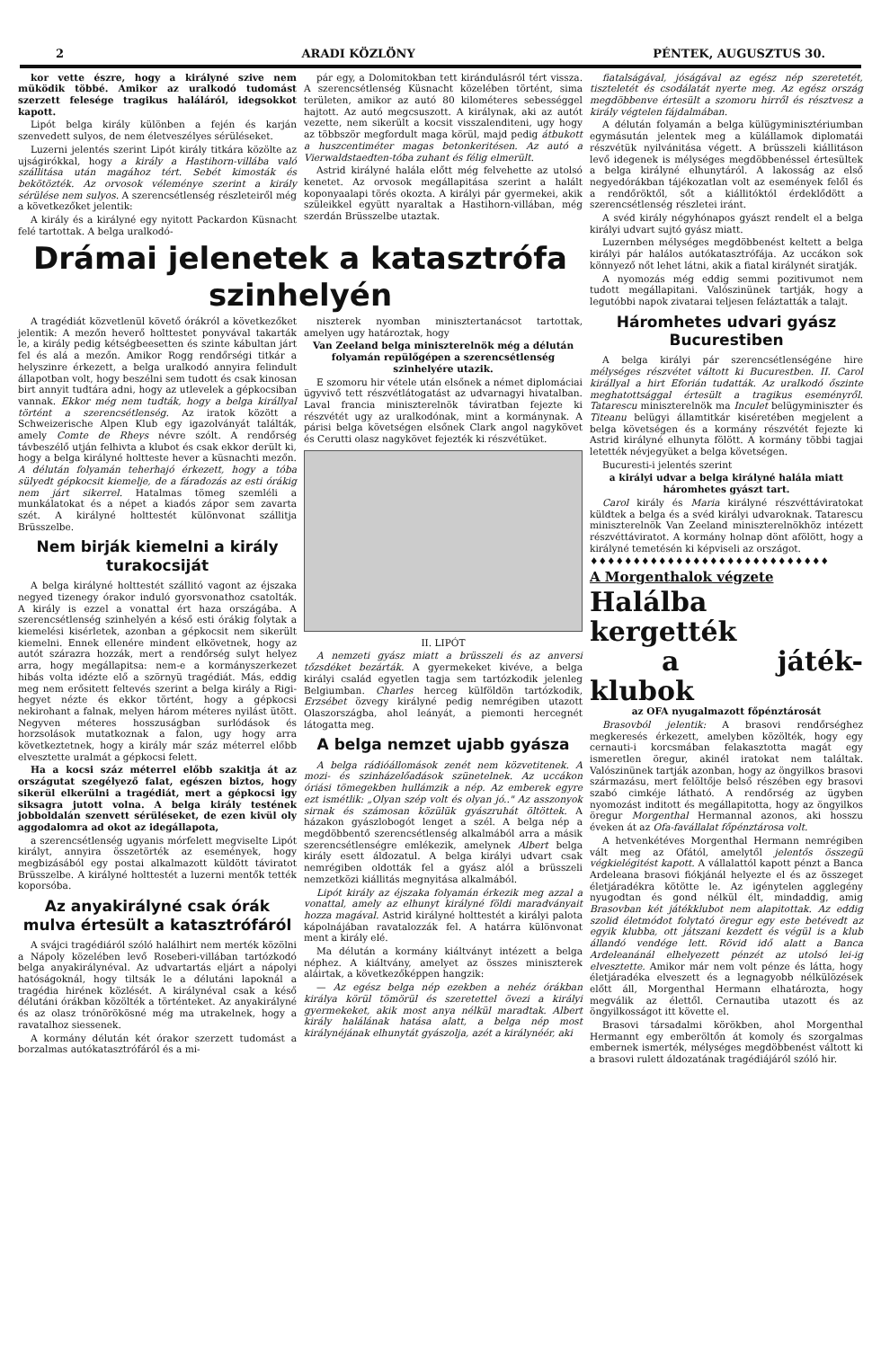2 ARADI KÖZLÖNY PÉNTEK, AUGUSZTUS 30.
kor vette észre, hogy a királyné szive nem müködik többé. Amikor az uralkodó tudomást szerzett felesége tragikus haláláról, idegsokkot kapott.
Lipót belga király különben a fején és karján szenvedett sulyos, de nem életveszélyes sérüléseket.
Luzerni jelentés szerint Lipót király titkára közölte az ujságirókkal, hogy a király a Hastihorn-villába való szállitása után magához tért. Sebét kimosták és bekötözték. Az orvosok véleménye szerint a király sérülése nem sulyos. A szerencsétlenség részleteiről még a következőket jelentik:
A király és a királyné egy nyitott Packardon Küsnacht felé tartottak. A belga uralkodó-
pár egy, a Dolomitokban tett kirándulásról tért vissza. A szerencsétlenség Küsnacht közelében történt, sima területen, amikor az autó 80 kilométeres sebességgel hajtott. Az autó megcsuszott. A királynak, aki az autót vezette, nem sikerült a kocsit visszalenditeni, ugy hogy az többször megfordult maga körül, majd pedig átbukott a huszcentiméter magas betonkeritésen. Az autó a Vierwaldstaedten-tóba zuhant és félig elmerült.
Astrid királyné halála előtt még felvehette az utolsó kenetet. Az orvosok megállapitása szerint a halált koponyaalapi törés okozta. A királyi pár gyermekei, akik szüleikkel együtt nyaraltak a Hastihorn-villában, még szerdán Brüsszelbe utaztak.
Drámai jelenetek a katasztrófa szinhelyén
A tragédiát közvetlenül követő órákról a következőket jelentik: A mezőn heverő holttestet ponyvával takarták le, a király pedig kétségbeesetten és szinte kábultan járt fel és alá a mezőn. Amikor Rogg rendőrségi titkár a helyszinre érkezett, a belga uralkodó annyira felindult állapotban volt, hogy beszélni sem tudott és csak kinosan birt annyit tudtára adni, hogy az utlevelek a gépkocsiban vannak. Ekkor még nem tudták, hogy a belga királlyal történt a szerencsétlenség. Az iratok között a Schweizerische Alpen Klub egy igazolványát találták, amely Comte de Rheys névre szólt. A rendőrség távbeszélő utján felhivta a klubot és csak ekkor derült ki, hogy a belga királyné holtteste hever a küsnachti mezőn. A délután folyamán teherhajó érkezett, hogy a tóba sülyedt gépkocsit kiemelje, de a fáradozás az esti órákig nem járt sikerrel. Hatalmas tömeg szemléli a munkálatokat és a népet a kiadós zápor sem zavarta szét. A királyné holttestét különvonat szállitja Brüsszelbe.
Nem birják kiemelni a király turakocsiját
A belga királyné holttestét szállitó vagont az éjszaka negyed tizenegy órakor induló gyorsvonathoz csatolták. A király is ezzel a vonattal ért haza országába. A szerencsétlenség szinhelyén a késő esti órákig folytak a kiemelési kisérletek, azonban a gépkocsit nem sikerült kiemelni. Ennek ellenére mindent elkövetnek, hogy az autót szárazra hozzák, mert a rendőrség sulyt helyez arra, hogy megállapitsa: nem-e a kormányszerkezet hibás volta idézte elő a szörnyü tragédiát. Más, eddig meg nem erősitett feltevés szerint a belga király a Rigi-hegyet nézte és ekkor történt, hogy a gépkocsi nekirohant a falnak, melyen három méteres nyilást ütött. Negyven méteres hosszuságban surlódások és horzsolások mutatkoznak a falon, ugy hogy arra következtetnek, hogy a király már száz méterrel előbb elvesztette uralmát a gépkocsi felett.
Ha a kocsi száz méterrel előbb szakitja át az országutat szegélyező falat, egészen biztos, hogy sikerül elkerülni a tragédiát, mert a gépkocsi igy siksagra jutott volna. A belga király testének jobboldalán szenvett sérüléseket, de ezen kivül oly aggodalomra ad okot az idegállapota,
a szerencsétlenség ugyanis mórfelett megviselte Lipót királyt, annyira összetörték az események, hogy megbizásából egy postai alkalmazott küldött táviratot Brüsszelbe. A királyné holttestét a luzerni mentők tették koporsóba.
Az anyakirályné csak órák mulva értesült a katasztrófáról
A svájci tragédiáról szóló halálhirt nem merték közölni a Nápoly közelében levő Roseberi-villában tartózkodó belga anyakirálynéval. Az udvartartás eljárt a nápolyi hatóságoknál, hogy tiltsák le a délutáni lapoknál a tragédia hirének közlését. A királynéval csak a késő délutáni órákban közölték a történteket. Az anyakirályné és az olasz trónörökösné még ma utrakelnek, hogy a ravatalhoz siessenek.
A kormány délután két órakor szerzett tudomást a borzalmas autókatasztrófáról és a mi-
niszterek nyomban minisztertanácsot tartottak, amelyen ugy határoztak, hogy
Van Zeeland belga miniszterelnök még a délután folyamán repülőgépen a szerencsétlenség szinhelyére utazik.
E szomoru hir vétele után elsőnek a német diplomáciai ügyvivő tett részvétlátogatást az udvarnagyi hivatalban. Laval francia miniszterelnök táviratban fejezte ki részvétét ugy az uralkodónak, mint a kormánynak. A párisi belga követségen elsőnek Clark angol nagykövet és Cerutti olasz nagykövet fejezték ki részvétüket.
II. LIPÓT
A nemzeti gyász miatt a brüsszeli és az anversi tőzsdéket bezárták. A gyermekeket kivéve, a belga királyi család egyetlen tagja sem tartózkodik jelenleg Belgiumban. Charles herceg külföldön tartózkodik, Erzsébet özvegy királyné pedig nemrégiben utazott Olaszországba, ahol leányát, a piemonti hercegnét látogatta meg.
A belga nemzet ujabb gyásza
A belga rádióállomások zenét nem közvetitenek. A mozi- és szinházelőadások szünetelnek. Az uccákon óriási tömegekben hullámzik a nép. Az emberek egyre ezt ismétlik: „Olyan szép volt és olyan jó.." Az asszonyok sirnak és számosan közülük gyászruhát öltöttek. A házakon gyászlobogót lenget a szél. A belga nép a megdöbbentő szerencsétlenség alkalmából arra a másik szerencsétlenségre emlékezik, amelynek Albert belga király esett áldozatul. A belga királyi udvart csak nemrégiben oldották fel a gyász alól a brüsszeli nemzetközi kiállitás megnyitása alkalmából.
Lipót király az éjszaka folyamán érkezik meg azzal a vonattal, amely az elhunyt királyné földi maradványait hozza magával. Astrid királyné holttestét a királyi palota kápolnájában ravatalozzák fel. A határra különvonat ment a király elé.
Ma délután a kormány kiáltványt intézett a belga néphez. A kiáltvány, amelyet az összes miniszterek aláirtak, a következőképpen hangzik:
— Az egész belga nép ezekben a nehéz órákban királya körül tömörül és szeretettel övezi a királyi gyermekeket, akik most anya nélkül maradtak. Albert király halálának hatása alatt, a belga nép most királynéjának elhunytát gyászolja, azét a királynéér, aki
fiatalságával, jóságával az egész nép szeretetét, tiszteletét és csodálatát nyerte meg. Az egész ország megdöbbenve értesült a szomoru hirről és résztvesz a király végtelen fájdalmában.
A délután folyamán a belga külügyminisztériumban egymásután jelentek meg a külállamok diplomatái részvétük nyilvánitása végett. A brüsszeli kiállitáson levő idegenek is mélységes megdöbbenéssel értesültek a belga királyné elhunytáról. A lakosság az első negyedórákban tájékozatlan volt az események felől és a rendőröktől, sőt a kiállitóktól érdeklődött a szerencsétlenség részletei iránt.
A svéd király négyhónapos gyászt rendelt el a belga királyi udvart sujtó gyász miatt.
Luzernben mélységes megdöbbenést keltett a belga királyi pár halálos autókatasztrófája. Az uccákon sok könnyező nőt lehet látni, akik a fiatal királynét siratják.
A nyomozás még eddig semmi pozitivumot nem tudott megállapitani. Valószinünek tartják, hogy a legutóbbi napok zivatarai teljesen feláztatták a talajt.
Háromhetes udvari gyász Bucurestiben
A belga királyi pár szerencsétlenségéne hire mélységes részvétet váltott ki Bucurestben. II. Carol királlyal a hirt Eforián tudatták. Az uralkodó őszinte meghatottsággal értesült a tragikus eseményről. Tatarescu miniszterelnök ma Inculet belügyminiszter és Titeanu belügyi államtitkár kiséretében megjelent a belga követségen és a kormány részvétét fejezte ki Astrid királyné elhunyta fölött. A kormány többi tagjai letették névjegyüket a belga követségen.
Bucuresti-i jelentés szerint
a királyi udvar a belga királyné halála miatt háromhetes gyászt tart.
Carol király és Maria királyné részvéttáviratokat küldtek a belga és a svéd királyi udvaroknak. Tatarescu miniszterelnök Van Zeeland miniszterelnökhöz intézett részvéttáviratot. A kormány holnap dönt afölött, hogy a királyné temetésén ki képviseli az országot.
♦♦♦♦♦♦♦♦♦♦♦♦♦♦♦♦♦♦♦♦♦♦♦♦♦♦♦♦
A Morgenthalok végzete
Halálba kergették
a játék-klubok
az OFA nyugalmazott főpénztárosát
Brasovból jelentik: A brasovi rendőrséghez megkeresés érkezett, amelyben közölték, hogy egy cernauti-i korcsmában felakasztotta magát egy ismeretlen öregur, akinél iratokat nem találtak. Valószinünek tartják azonban, hogy az öngyilkos brasovi származásu, mert felöltője belső részében egy brasovi szabó cimkéje látható. A rendőrség az ügyben nyomozást inditott és megállapitotta, hogy az öngyilkos öregur Morgenthal Hermannal azonos, aki hosszu éveken át az Ofa-favállalat főpénztárosa volt.
A hetvenkétéves Morgenthal Hermann nemrégiben vált meg az Ofától, amelytől jelentős összegü végkielégitést kapott. A vállalattól kapott pénzt a Banca Ardeleana brasovi fiókjánál helyezte el és az összeget életjáradékra kötötte le. Az igénytelen agglegény nyugodtan és gond nélkül élt, mindaddig, amig Brasovban két játékklubot nem alapitottak. Az eddig szolid életmódot folytató öregur egy este betévedt az egyik klubba, ott játszani kezdett és végül is a klub állandó vendége lett. Rövid idő alatt a Banca Ardeleanánál elhelyezett pénzét az utolsó lei-ig elvesztette. Amikor már nem volt pénze és látta, hogy életjáradéka elveszett és a legnagyobb nélkülözések előtt áll, Morgenthal Hermann elhatározta, hogy megválik az élettől. Cernautiba utazott és az öngyilkosságot itt követte el.
Brasovi társadalmi körökben, ahol Morgenthal Hermannt egy emberöltőn át komoly és szorgalmas embernek ismerték, mélységes megdöbbenést váltott ki a brasovi rulett áldozatának tragédiájáról szóló hir.